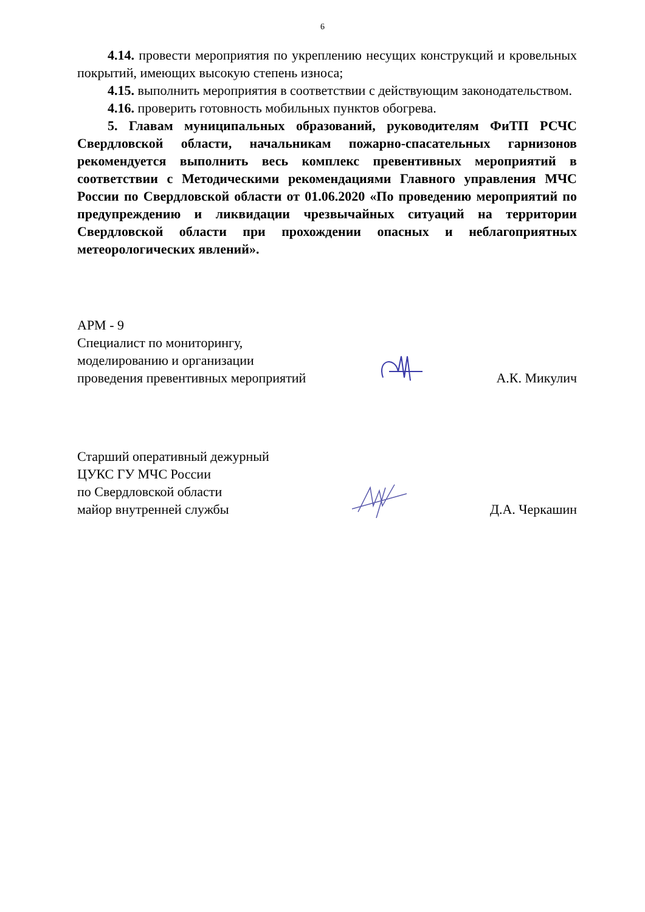6
4.14. провести мероприятия по укреплению несущих конструкций и кровельных покрытий, имеющих высокую степень износа;
4.15. выполнить мероприятия в соответствии с действующим законодательством.
4.16. проверить готовность мобильных пунктов обогрева.
5. Главам муниципальных образований, руководителям ФиТП РСЧС Свердловской области, начальникам пожарно-спасательных гарнизонов рекомендуется выполнить весь комплекс превентивных мероприятий в соответствии с Методическими рекомендациями Главного управления МЧС России по Свердловской области от 01.06.2020 «По проведению мероприятий по предупреждению и ликвидации чрезвычайных ситуаций на территории Свердловской области при прохождении опасных и неблагоприятных метеорологических явлений».
АРМ - 9
Специалист по мониторингу,
моделированию и организации
проведения превентивных мероприятий
А.К. Микулич
Старший оперативный дежурный
ЦУКС ГУ МЧС России
по Свердловской области
майор внутренней службы
Д.А. Черкашин